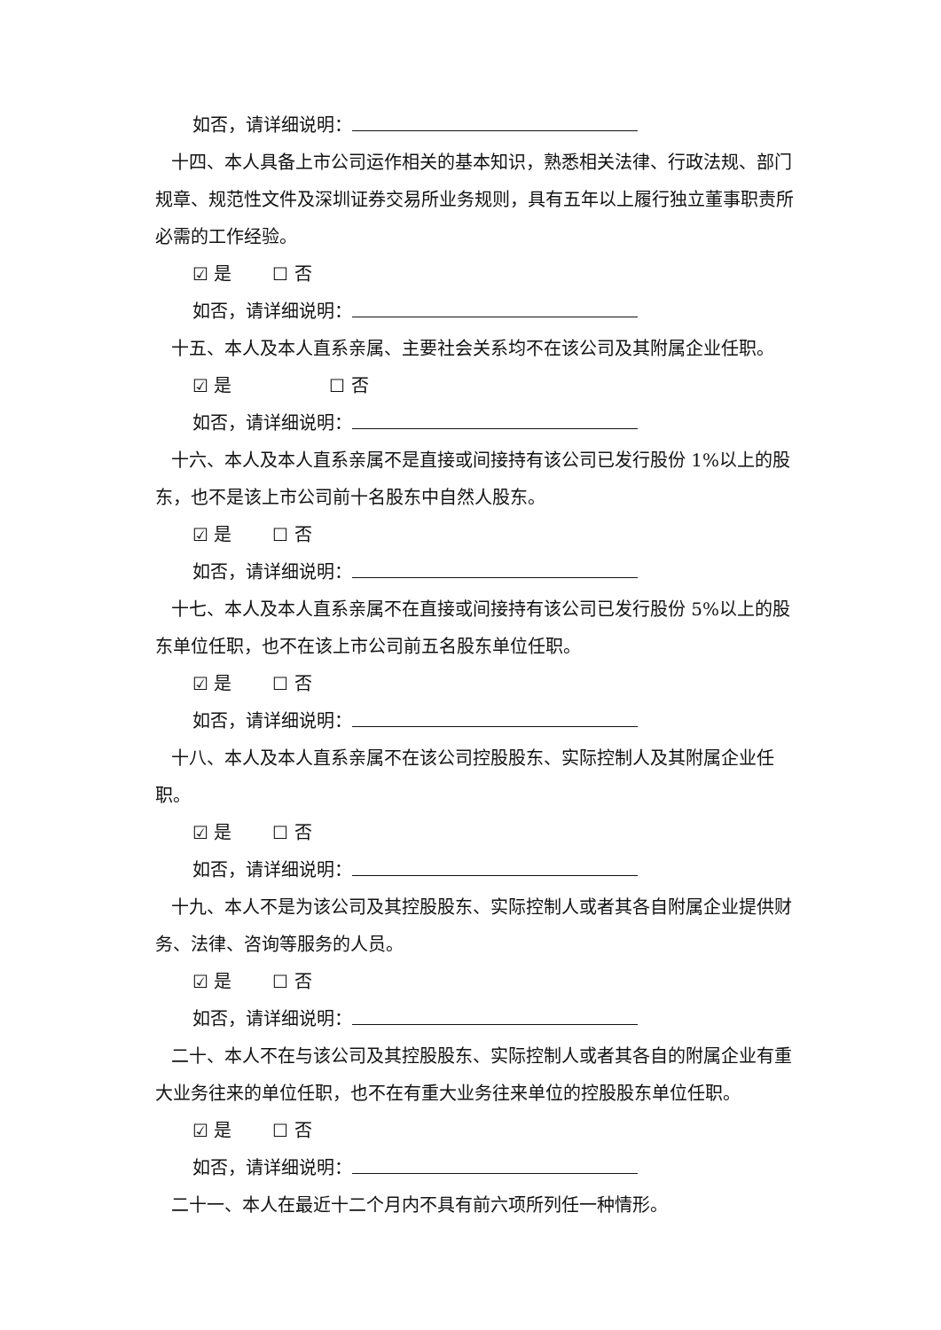如否，请详细说明：
十四、本人具备上市公司运作相关的基本知识，熟悉相关法律、行政法规、部门规章、规范性文件及深圳证券交易所业务规则，具有五年以上履行独立董事职责所必需的工作经验。
☑ 是 ☐ 否
如否，请详细说明：
十五、本人及本人直系亲属、主要社会关系均不在该公司及其附属企业任职。
☑ 是 ☐ 否
如否，请详细说明：
十六、本人及本人直系亲属不是直接或间接持有该公司已发行股份 1%以上的股东，也不是该上市公司前十名股东中自然人股东。
☑ 是 ☐ 否
如否，请详细说明：
十七、本人及本人直系亲属不在直接或间接持有该公司已发行股份 5%以上的股东单位任职，也不在该上市公司前五名股东单位任职。
☑ 是 ☐ 否
如否，请详细说明：
十八、本人及本人直系亲属不在该公司控股股东、实际控制人及其附属企业任职。
☑ 是 ☐ 否
如否，请详细说明：
十九、本人不是为该公司及其控股股东、实际控制人或者其各自附属企业提供财务、法律、咨询等服务的人员。
☑ 是 ☐ 否
如否，请详细说明：
二十、本人不在与该公司及其控股股东、实际控制人或者其各自的附属企业有重大业务往来的单位任职，也不在有重大业务往来单位的控股股东单位任职。
☑ 是 ☐ 否
如否，请详细说明：
二十一、本人在最近十二个月内不具有前六项所列任一种情形。